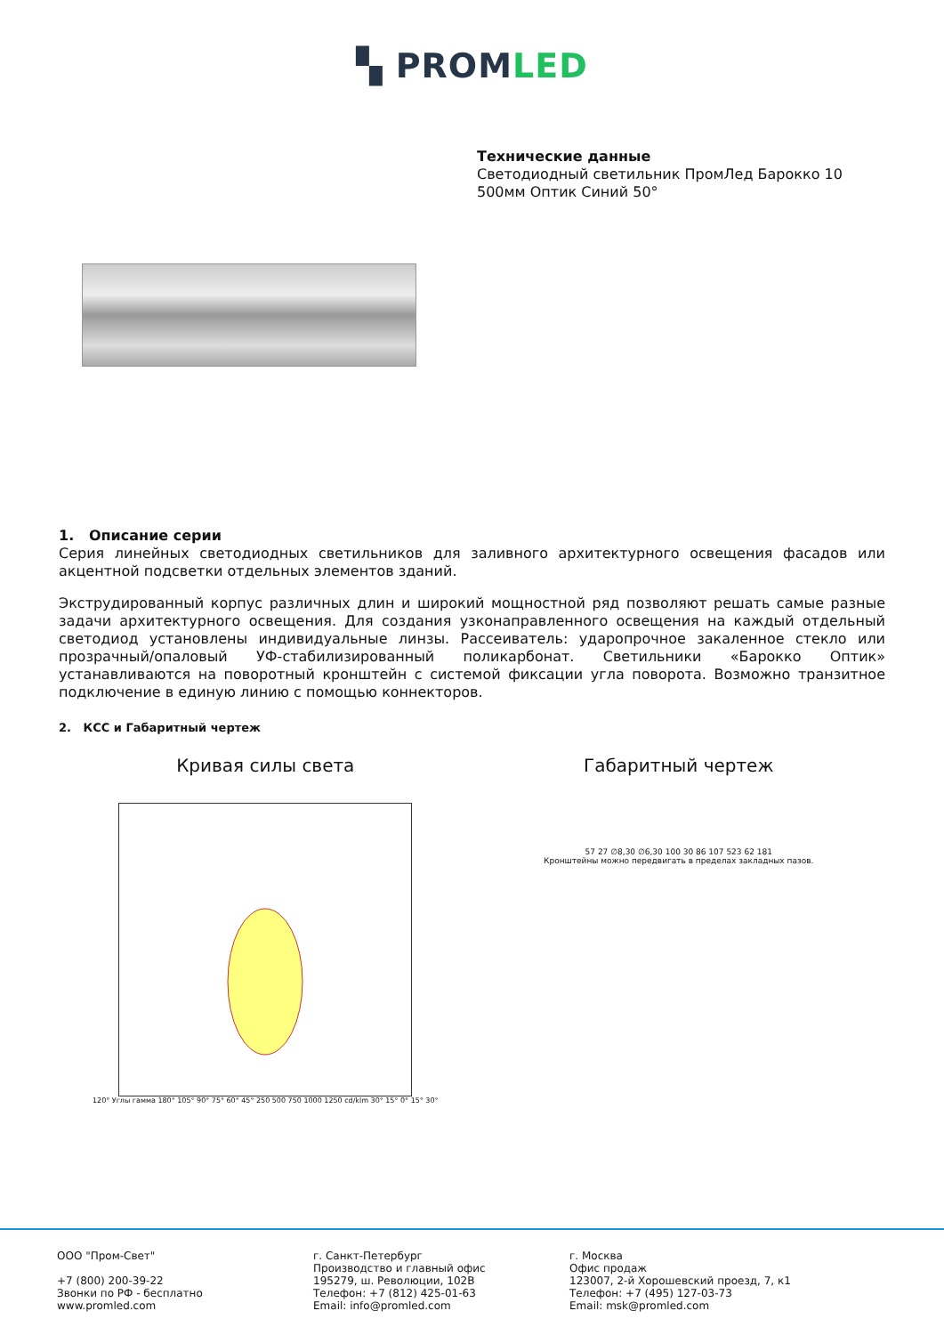▚ PROMLED
Технические данные
Светодиодный светильник ПромЛед Барокко 10
500мм Оптик Синий 50°
1. Описание серии
Серия линейных светодиодных светильников для заливного архитектурного освещения фасадов или акцентной подсветки отдельных элементов зданий.
Экструдированный корпус различных длин и широкий мощностной ряд позволяют решать самые разные задачи архитектурного освещения. Для создания узконаправленного освещения на каждый отдельный светодиод установлены индивидуальные линзы. Рассеиватель: ударопрочное закаленное стекло или прозрачный/опаловый УФ-стабилизированный поликарбонат. Светильники «Барокко Оптик» устанавливаются на поворотный кронштейн с системой фиксации угла поворота. Возможно транзитное подключение в единую линию с помощью коннекторов.
2. КСС и Габаритный чертеж
Кривая силы света
120° Углы гамма 180° 105° 90° 75° 60° 45° 250 500 750 1000 1250 cd/klm 30° 15° 0° 15° 30°
Габаритный чертеж
57 27 ∅8,30 ∅6,30 100 30 86 107 523 62 181
Кронштейны можно передвигать в пределах закладных пазов.
ООО "Пром-Свет"
+7 (800) 200-39-22
Звонки по РФ - бесплатно
www.promled.com
г. Санкт-Петербург
Производство и главный офис
195279, ш. Революции, 102В
Телефон: +7 (812) 425-01-63
Email: info@promled.com
г. Москва
Офис продаж
123007, 2-й Хорошевский проезд, 7, к1
Телефон: +7 (495) 127-03-73
Email: msk@promled.com